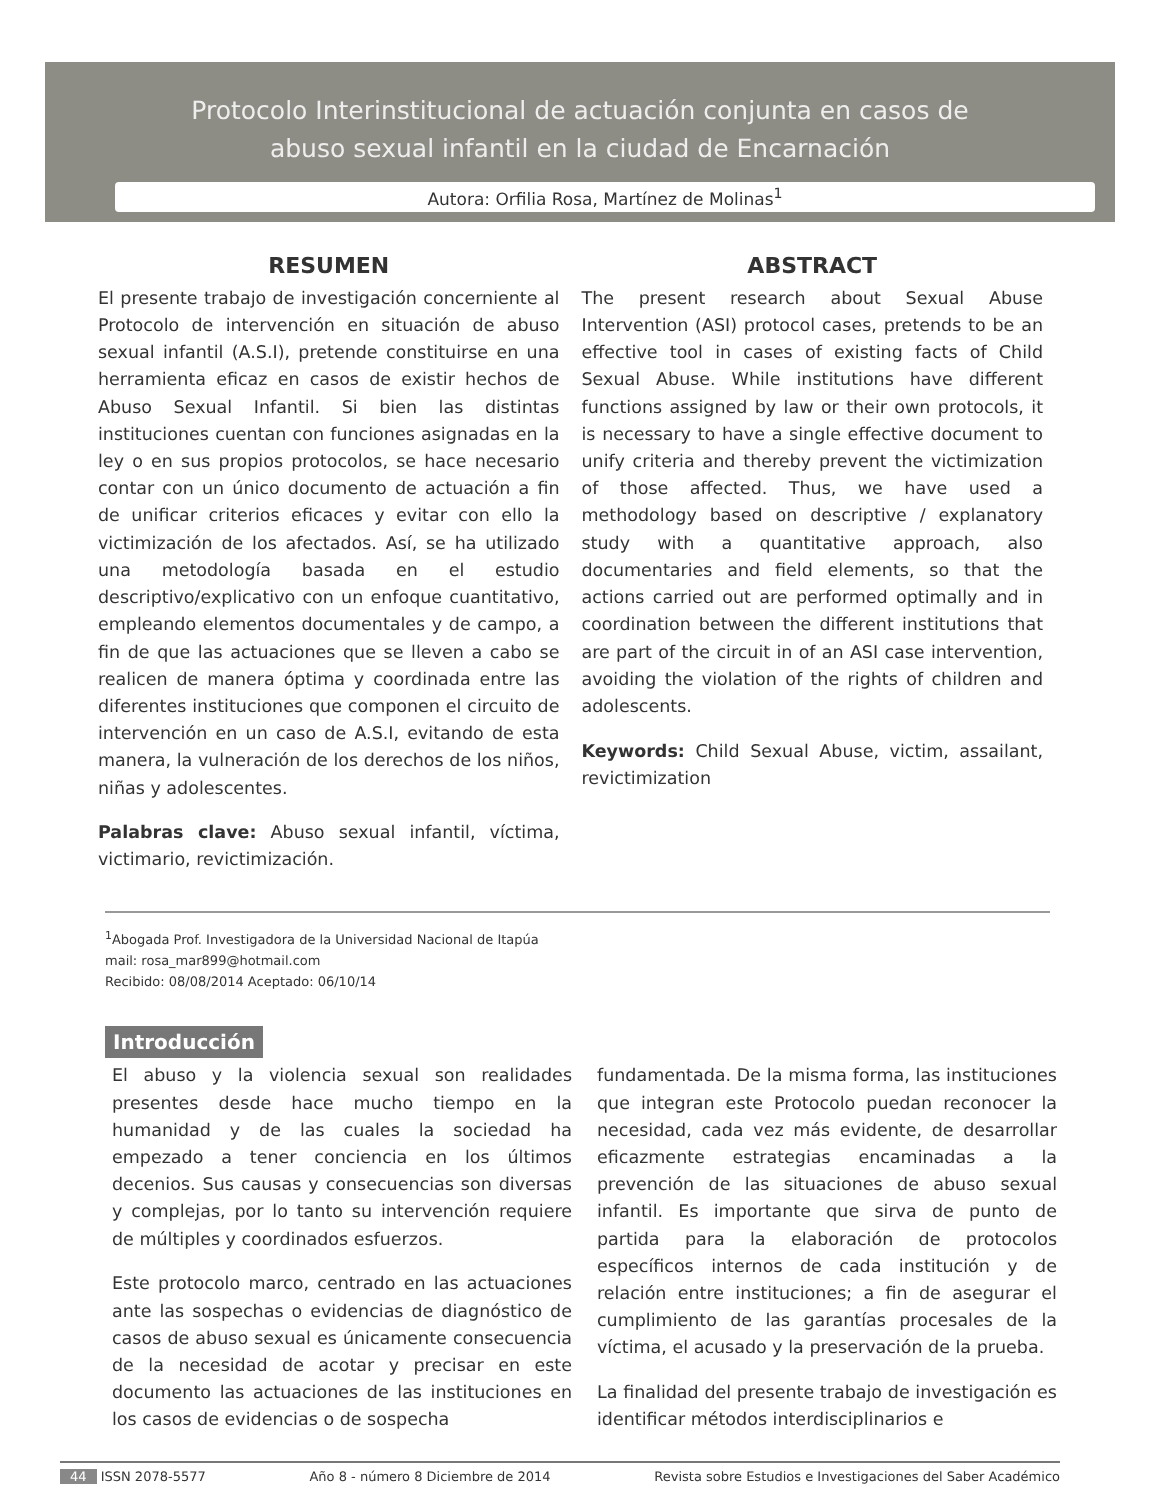Protocolo Interinstitucional de actuación conjunta en casos de
abuso sexual infantil en la ciudad de Encarnación
Autora: Orfilia Rosa, Martínez de Molinas<sup>1</sup>
RESUMEN
El presente trabajo de investigación concerniente al Protocolo de intervención en situación de abuso sexual infantil (A.S.I), pretende constituirse en una herramienta eficaz en casos de existir hechos de Abuso Sexual Infantil. Si bien las distintas instituciones cuentan con funciones asignadas en la ley o en sus propios protocolos, se hace necesario contar con un único documento de actuación a fin de unificar criterios eficaces y evitar con ello la victimización de los afectados. Así, se ha utilizado una metodología basada en el estudio descriptivo/explicativo con un enfoque cuantitativo, empleando elementos documentales y de campo, a fin de que las actuaciones que se lleven a cabo se realicen de manera óptima y coordinada entre las diferentes instituciones que componen el circuito de intervención en un caso de A.S.I, evitando de esta manera, la vulneración de los derechos de los niños, niñas y adolescentes.
Palabras clave: Abuso sexual infantil, víctima, victimario, revictimización.
ABSTRACT
The present research about Sexual Abuse Intervention (ASI) protocol cases, pretends to be an effective tool in cases of existing facts of Child Sexual Abuse. While institutions have different functions assigned by law or their own protocols, it is necessary to have a single effective document to unify criteria and thereby prevent the victimization of those affected. Thus, we have used a methodology based on descriptive / explanatory study with a quantitative approach, also documentaries and field elements, so that the actions carried out are performed optimally and in coordination between the different institutions that are part of the circuit in of an ASI case intervention, avoiding the violation of the rights of children and adolescents.
Keywords: Child Sexual Abuse, victim, assailant, revictimization
<sup>1</sup> Abogada Prof. Investigadora de la Universidad Nacional de Itapúa
mail: rosa_mar899@hotmail.com
Recibido: 08/08/2014 Aceptado: 06/10/14
Introducción
El abuso y la violencia sexual son realidades presentes desde hace mucho tiempo en la humanidad y de las cuales la sociedad ha empezado a tener conciencia en los últimos decenios. Sus causas y consecuencias son diversas y complejas, por lo tanto su intervención requiere de múltiples y coordinados esfuerzos.
Este protocolo marco, centrado en las actuaciones ante las sospechas o evidencias de diagnóstico de casos de abuso sexual es únicamente consecuencia de la necesidad de acotar y precisar en este documento las actuaciones de las instituciones en los casos de evidencias o de sospecha
fundamentada. De la misma forma, las instituciones que integran este Protocolo puedan reconocer la necesidad, cada vez más evidente, de desarrollar eficazmente estrategias encaminadas a la prevención de las situaciones de abuso sexual infantil. Es importante que sirva de punto de partida para la elaboración de protocolos específicos internos de cada institución y de relación entre instituciones; a fin de asegurar el cumplimiento de las garantías procesales de la víctima, el acusado y la preservación de la prueba.
La finalidad del presente trabajo de investigación es identificar métodos interdisciplinarios e
44 ISSN 2078-5577 Año 8 - número 8 Diciembre de 2014 Revista sobre Estudios e Investigaciones del Saber Académico